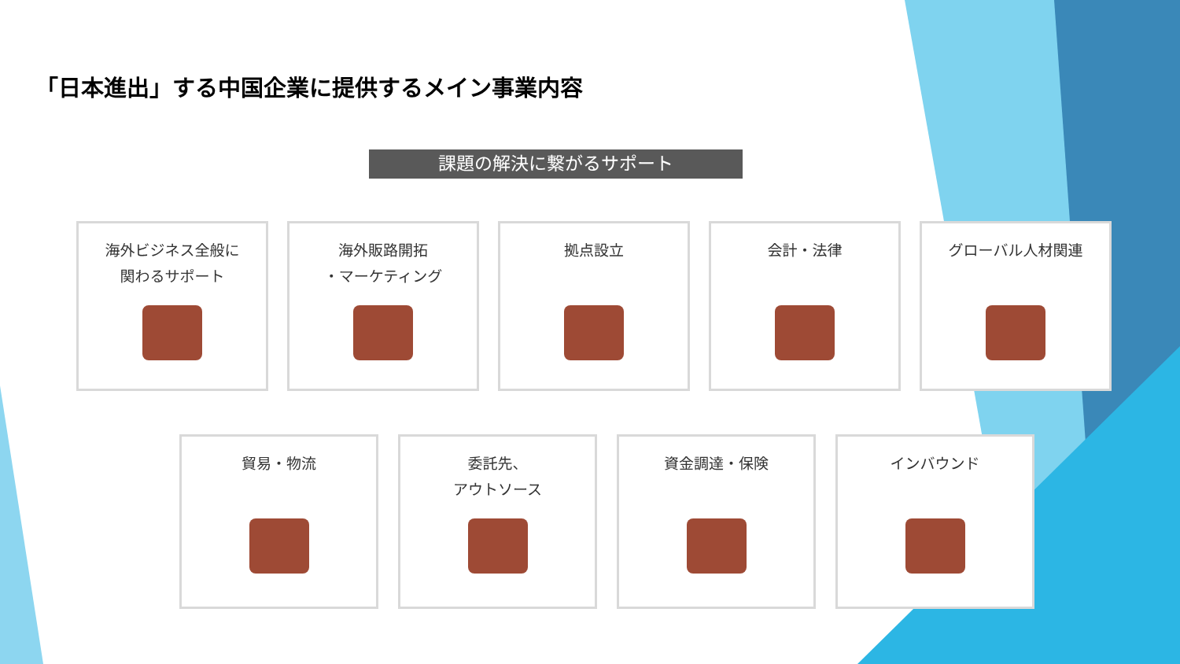「日本進出」する中国企業に提供するメイン事業内容
課題の解決に繋がるサポート
海外ビジネス全般に
関わるサポート
海外販路開拓
・マーケティング
拠点設立
会計・法律
グローバル人材関連
貿易・物流
委託先、
アウトソース
資金調達・保険
インバウンド